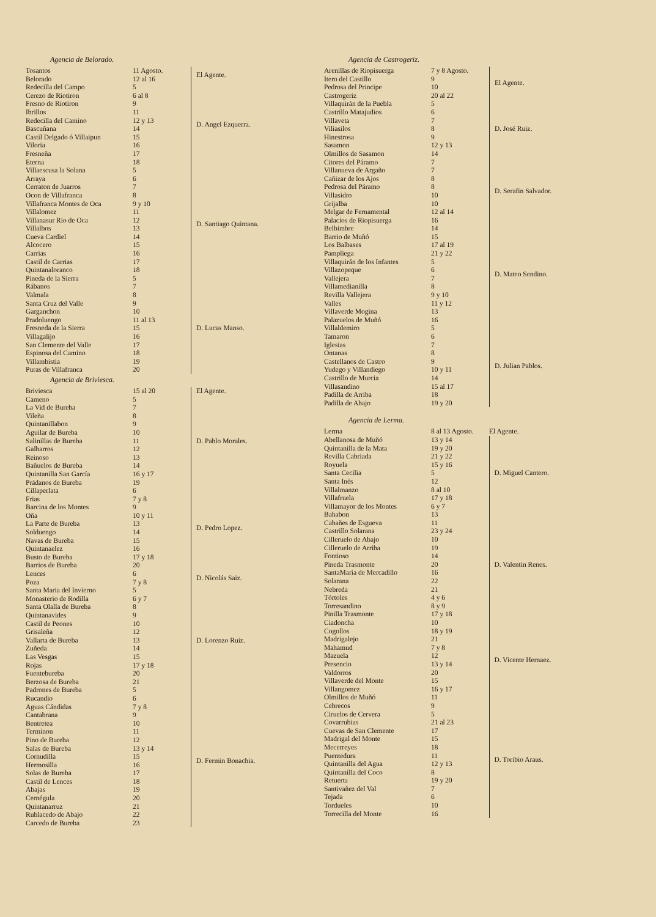Agencia de Belorado.
| Tosantos | 11 Agosto. | El Agente. |
| Belorado | 12 al 16 | |
| Redecilla del Campo | 5 | D. Angel Ezquerra. |
| Cerezo de Riotiron | 6 al 8 | |
| Fresno de Riotiron | 9 | |
| Ibrillos | 11 | |
| Redecilla del Camino | 12 y 13 | |
| Bascuñana | 14 | |
| Castil Delgado ó Villaipun | 15 | |
| Viloria | 16 | |
| Fresneña | 17 | |
| Eterna | 18 | |
| Villaescusa la Solana | 5 | D. Santiago Quintana. |
| Arraya | 6 | |
| Cerraton de Juarros | 7 | |
| Ocon de Villafranca | 8 | |
| Villafranca Montes de Oca | 9 y 10 | |
| Villalomez | 11 | |
| Villanasur Rio de Oca | 12 | |
| Villalbos | 13 | |
| Cueva Cardiel | 14 | |
| Alcocero | 15 | |
| Carrias | 16 | |
| Castil de Carrias | 17 | |
| Quintanaloranco | 18 | |
| Pineda de la Sierra | 5 | |
| Rábanos | 7 | D. Lucas Manso. |
| Valmala | 8 | |
| Santa Cruz del Valle | 9 | |
| Garganchon | 10 | |
| Pradoluengo | 11 al 13 | |
| Fresneda de la Sierra | 15 | |
| Villagalijo | 16 | |
| San Clemente del Valle | 17 | |
| Espinosa del Camino | 18 | |
| Villambistia | 19 | |
| Puras de Villafranca | 20 | |
Agencia de Briviesca.
| Briviesca | 15 al 20 | El Agente. |
| Cameno | 5 | D. Pablo Morales. |
| La Vid de Bureba | 7 | |
| Vileña | 8 | |
| Quintanillabon | 9 | |
| Aguilar de Bureba | 10 | |
| Salinillas de Bureba | 11 | |
| Galbarros | 12 | |
| Reinoso | 13 | |
| Bañuelos de Bureba | 14 | |
| Quintanilla San García | 16 y 17 | |
| Prádanos de Bureba | 19 | |
| Cillaperlata | 6 | D. Pedro Lopez. |
| Frias | 7 y 8 | |
| Barcina de los Montes | 9 | |
| Oña | 10 y 11 | |
| La Parte de Bureba | 13 | |
| Solduengo | 14 | |
| Navas de Bureba | 15 | |
| Quintanaelez | 16 | |
| Busto de Bureba | 17 y 18 | |
| Barrios de Bureba | 20 | |
| Lences | 6 | D. Nicolás Saiz. |
| Poza | 7 y 8 | |
| Santa Maria del Invierno | 5 | D. Lorenzo Ruiz. |
| Monasterio de Rodilla | 6 y 7 | |
| Santa Olalla de Bureba | 8 | |
| Quintanavides | 9 | |
| Castil de Peones | 10 | |
| Grisaleña | 12 | |
| Vallarta de Bureba | 13 | |
| Zuñeda | 14 | |
| Las Vesgas | 15 | |
| Rojas | 17 y 18 | |
| Fuentebureba | 20 | |
| Berzosa de Bureba | 21 | |
| Padrones de Bureba | 5 | |
| Rucandio | 6 | D. Fermin Bonachia. |
| Aguas Cándidas | 7 y 8 | |
| Cantabrana | 9 | |
| Bentretea | 10 | |
| Terminon | 11 | |
| Pino de Bureba | 12 | |
| Salas de Bureba | 13 y 14 | |
| Cornudilla | 15 | |
| Hermosilla | 16 | |
| Solas de Bureba | 17 | |
| Castil de Lences | 18 | |
| Abajas | 19 | |
| Cernégula | 20 | |
| Quintanarruz | 21 | |
| Rublacedo de Abajo | 22 | |
| Carcedo de Bureba | 23 | |
Agencia de Castrogeriz.
| Arenillas de Riopisuerga | 7 y 8 Agosto. | El Agente. |
| Itero del Castillo | 9 | |
| Pedrosa del Principe | 10 | |
| Castrogeriz | 20 al 22 | |
| Villaquirán de la Puebla | 5 | D. José Ruiz. |
| Castrillo Matajudios | 6 | |
| Villaveta | 7 | |
| Viliasilos | 8 | |
| Hinestrosa | 9 | |
| Sasamon | 12 y 13 | |
| Olmillos de Sasamon | 14 | |
| Citores del Páramo | 7 | D. Serafin Salvador. |
| Villanueva de Argaño | 7 | |
| Cañizar de los Ajos | 8 | |
| Pedrosa del Páramo | 8 | |
| Villasidro | 10 | |
| Grijalba | 10 | |
| Melgar de Fernamental | 12 al 14 | |
| Palacios de Riopisuerga | 16 | |
| Belbimbre | 14 | D. Mateo Sendino. |
| Barrio de Muñó | 15 | |
| Los Balbases | 17 al 19 | |
| Pampliega | 21 y 22 | |
| Villaquirán de los Infantes | 5 | |
| Villazopeque | 6 | |
| Vallejera | 7 | |
| Villamedianilla | 8 | |
| Revilla Vallejera | 9 y 10 | |
| Valles | 11 y 12 | |
| Villaverde Mogina | 13 | |
| Palazuelos de Muñó | 16 | |
| Villaldemiro | 5 | D. Julian Pablos. |
| Tamaron | 6 | |
| Iglesias | 7 | |
| Ontanas | 8 | |
| Castellanos de Castro | 9 | |
| Yudego y Villandiego | 10 y 11 | |
| Castrillo de Murcia | 14 | |
| Villasandino | 15 al 17 | |
| Padilla de Arriba | 18 | |
| Padilla de Abajo | 19 y 20 | |
Agencia de Lerma.
| Lerma | 8 al 13 Agosto. | El Agente. |
| Abellanosa de Muñó | 13 y 14 | D. Miguel Cantero. |
| Quintanilla de la Mata | 19 y 20 | |
| Revilla Cabriada | 21 y 22 | |
| Royuela | 15 y 16 | |
| Santa Cecilia | 5 | |
| Santa Inés | 12 | |
| Villalmanzo | 8 al 10 | |
| Villafruela | 17 y 18 | |
| Villamayor de los Montes | 6 y 7 | |
| Bahabon | 13 | D. Valentin Renes. |
| Cabañes de Esgueva | 11 | |
| Castrillo Solarana | 23 y 24 | |
| Cilleruelo de Abajo | 10 | |
| Cilleruelo de Arriba | 19 | |
| Fontioso | 14 | |
| Pineda Trasmonte | 20 | |
| SantaMaria de Mercadillo | 16 | |
| Solarana | 22 | |
| Nebreda | 21 | |
| Tórtoles | 4 y 6 | |
| Torresandino | 8 y 9 | |
| Pinilla Trasmonte | 17 y 18 | |
| Ciadoncha | 10 | D. Vicente Hernaez. |
| Cogollos | 18 y 19 | |
| Madrigalejo | 21 | |
| Mahamud | 7 y 8 | |
| Mazuela | 12 | |
| Presencio | 13 y 14 | |
| Valdorros | 20 | |
| Villaverde del Monte | 15 | |
| Villangomez | 16 y 17 | |
| Olmillos de Muñó | 11 | |
| Cebrecos | 9 | D. Toribio Araus. |
| Ciruelos de Cervera | 5 | |
| Covarrubias | 21 al 23 | |
| Cuevas de San Clemente | 17 | |
| Madrigal del Monte | 15 | |
| Mecerreyes | 18 | |
| Puentedura | 11 | |
| Quintanilla del Agua | 12 y 13 | |
| Quintanilla del Coco | 8 | |
| Retuerta | 19 y 20 | |
| Santivañez del Val | 7 | |
| Tejada | 6 | |
| Tordueles | 10 | |
| Torrecilla del Monte | 16 | |